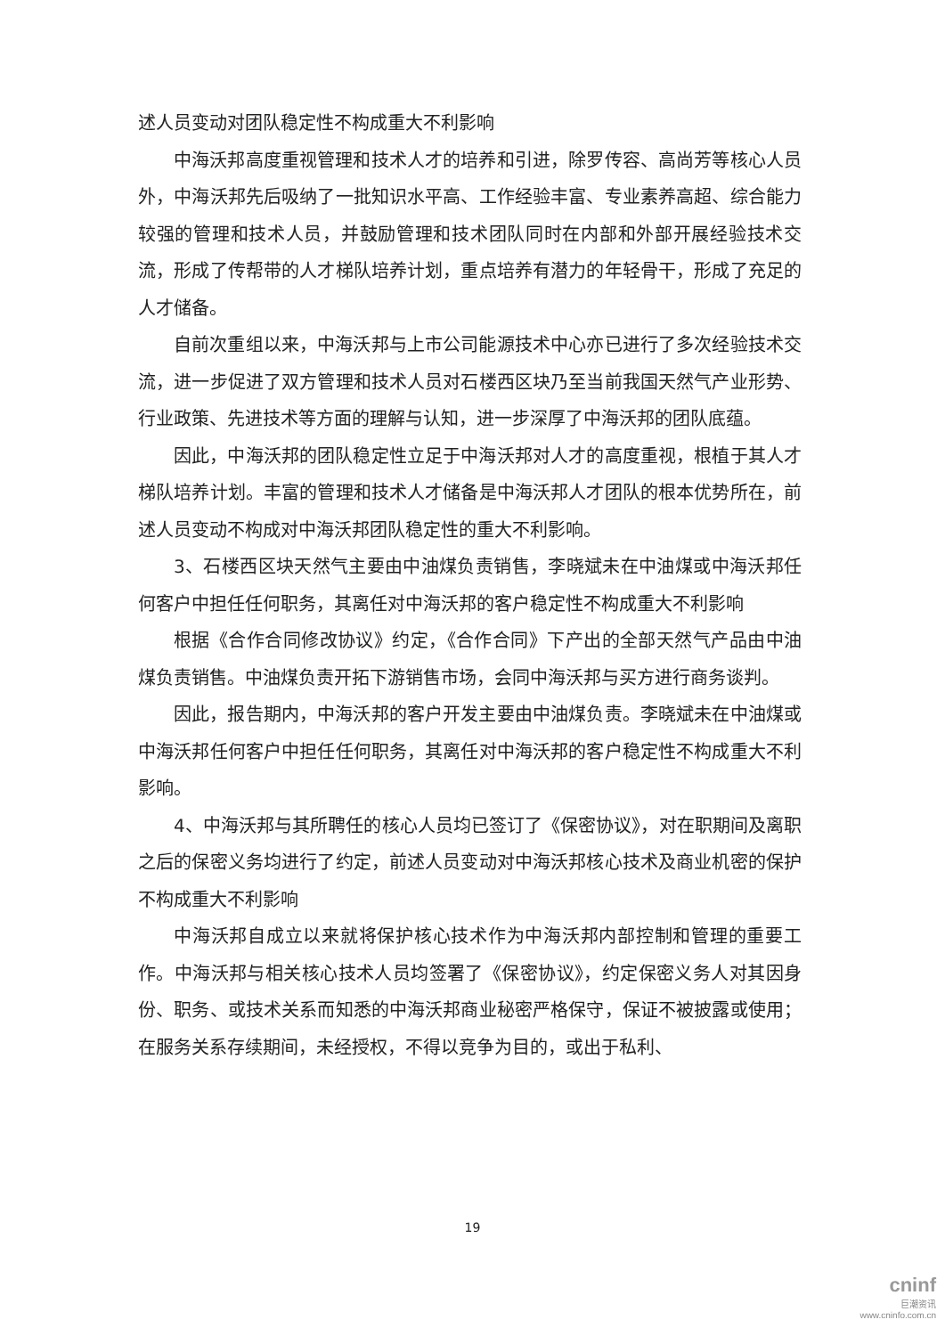述人员变动对团队稳定性不构成重大不利影响
中海沃邦高度重视管理和技术人才的培养和引进，除罗传容、高尚芳等核心人员外，中海沃邦先后吸纳了一批知识水平高、工作经验丰富、专业素养高超、综合能力较强的管理和技术人员，并鼓励管理和技术团队同时在内部和外部开展经验技术交流，形成了传帮带的人才梯队培养计划，重点培养有潜力的年轻骨干，形成了充足的人才储备。
自前次重组以来，中海沃邦与上市公司能源技术中心亦已进行了多次经验技术交流，进一步促进了双方管理和技术人员对石楼西区块乃至当前我国天然气产业形势、行业政策、先进技术等方面的理解与认知，进一步深厚了中海沃邦的团队底蕴。
因此，中海沃邦的团队稳定性立足于中海沃邦对人才的高度重视，根植于其人才梯队培养计划。丰富的管理和技术人才储备是中海沃邦人才团队的根本优势所在，前述人员变动不构成对中海沃邦团队稳定性的重大不利影响。
3、石楼西区块天然气主要由中油煤负责销售，李晓斌未在中油煤或中海沃邦任何客户中担任任何职务，其离任对中海沃邦的客户稳定性不构成重大不利影响
根据《合作合同修改协议》约定，《合作合同》下产出的全部天然气产品由中油煤负责销售。中油煤负责开拓下游销售市场，会同中海沃邦与买方进行商务谈判。
因此，报告期内，中海沃邦的客户开发主要由中油煤负责。李晓斌未在中油煤或中海沃邦任何客户中担任任何职务，其离任对中海沃邦的客户稳定性不构成重大不利影响。
4、中海沃邦与其所聘任的核心人员均已签订了《保密协议》，对在职期间及离职之后的保密义务均进行了约定，前述人员变动对中海沃邦核心技术及商业机密的保护不构成重大不利影响
中海沃邦自成立以来就将保护核心技术作为中海沃邦内部控制和管理的重要工作。中海沃邦与相关核心技术人员均签署了《保密协议》，约定保密义务人对其因身份、职务、或技术关系而知悉的中海沃邦商业秘密严格保守，保证不被披露或使用；在服务关系存续期间，未经授权，不得以竞争为目的，或出于私利、
19
cninf
巨潮资讯
www.cninfo.com.cn